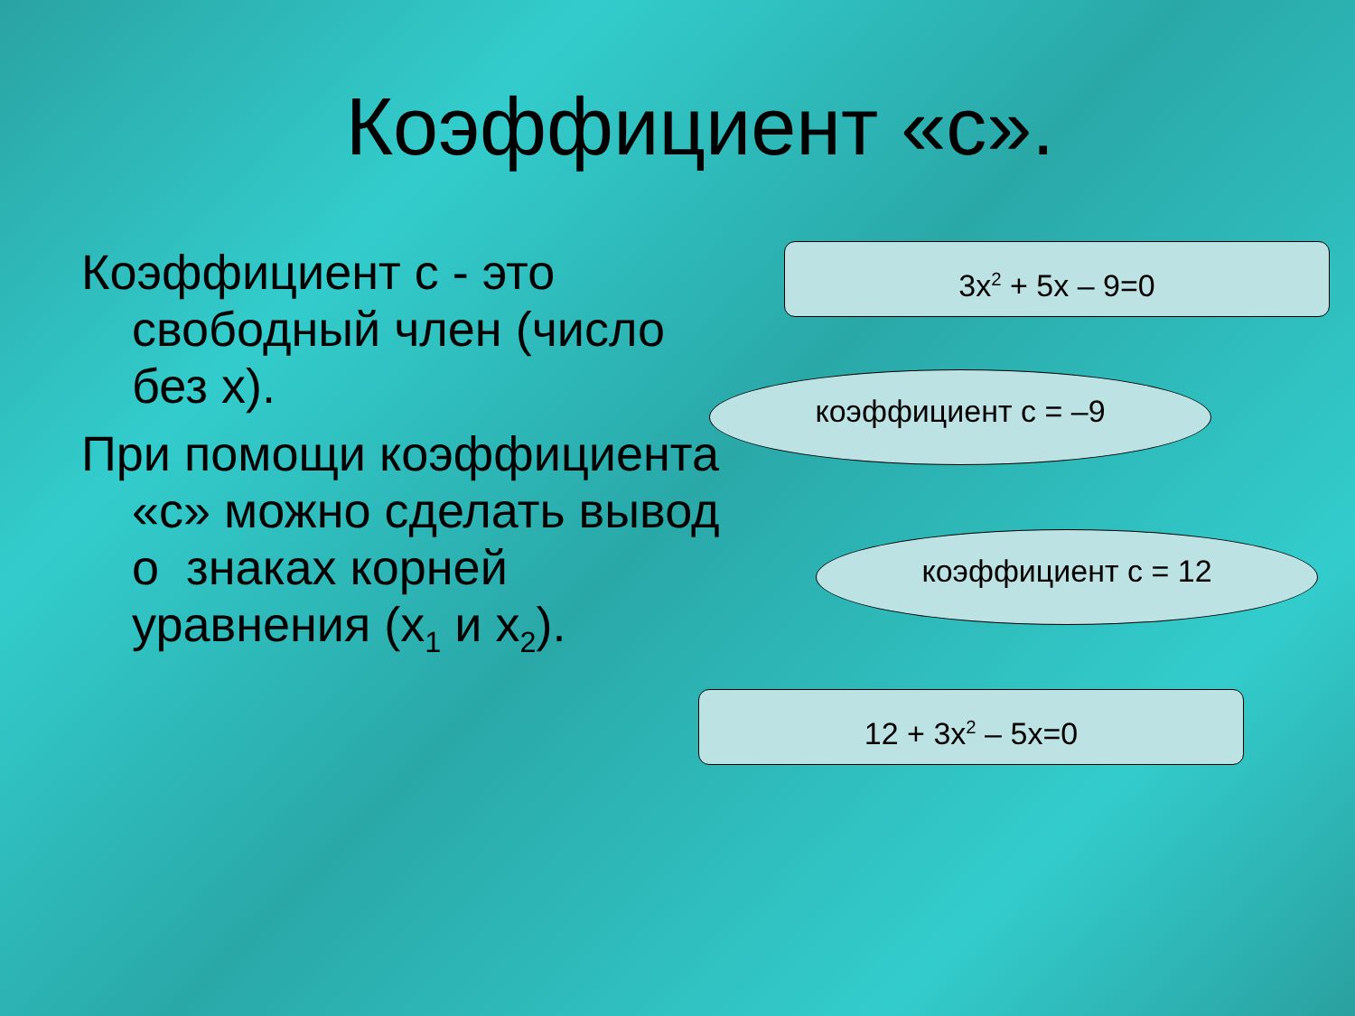Коэффициент «с».
Коэффициент с - это свободный член (число без х).
При помощи коэффициента «с» можно сделать вывод о знаках корней уравнения (х<sub>1</sub> и х<sub>2</sub>).
3x<sup>2</sup> + 5x – 9=0
коэффициент с = –9
коэффициент с = 12
12 + 3x<sup>2</sup> – 5x=0